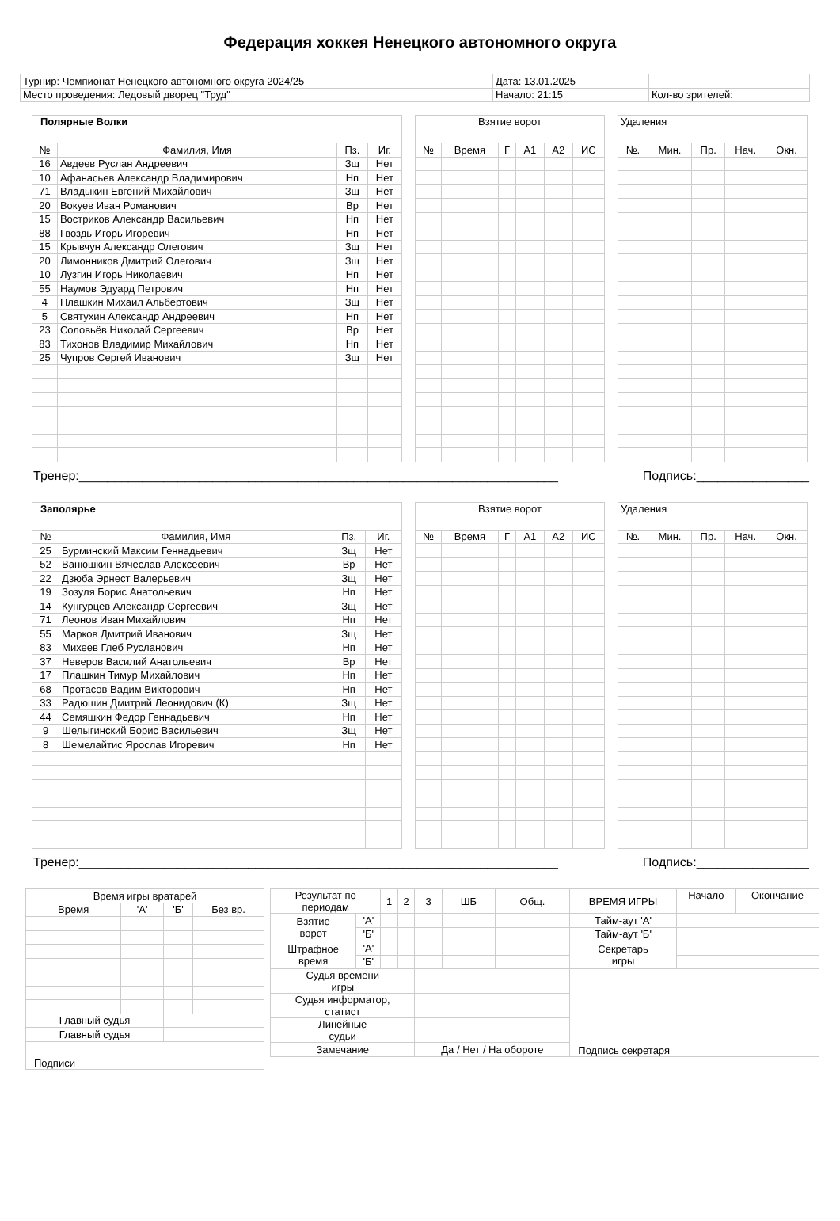Федерация хоккея Ненецкого автономного округа
| Турнир: Чемпионат Ненецкого автономного округа 2024/25 | Дата: 13.01.2025 | |
| Место проведения: Ледовый дворец "Труд" | Начало: 21:15 | Кол-во зрителей: |
| Полярные Волки | | | |
| --- | --- | --- | --- |
| № | Фамилия, Имя | Пз. | Иг. |
| 16 | Авдеев Руслан Андреевич | Зщ | Нет |
| 10 | Афанасьев Александр Владимирович | Нп | Нет |
| 71 | Владыкин Евгений Михайлович | Зщ | Нет |
| 20 | Вокуев Иван Романович | Вр | Нет |
| 15 | Востриков Александр Васильевич | Нп | Нет |
| 88 | Гвоздь Игорь Игоревич | Нп | Нет |
| 15 | Крывчун Александр Олегович | Зщ | Нет |
| 20 | Лимонников Дмитрий Олегович | Зщ | Нет |
| 10 | Лузгин Игорь Николаевич | Нп | Нет |
| 55 | Наумов Эдуард Петрович | Нп | Нет |
| 4 | Плашкин Михаил Альбертович | Зщ | Нет |
| 5 | Святухин Александр Андреевич | Нп | Нет |
| 23 | Соловьёв Николай Сергеевич | Вр | Нет |
| 83 | Тихонов Владимир Михайлович | Нп | Нет |
| 25 | Чупров Сергей Иванович | Зщ | Нет |
| Взятие ворот | | | | | |
| --- | --- | --- | --- | --- | --- |
| № | Время | Г | А1 | А2 | ИС |
| Удаления | | | | |
| --- | --- | --- | --- | --- |
| №. | Мин. | Пр. | Нач. | Окн. |
Тренер:____________________________________________________________________ Подпись:________________
| Заполярье | | | |
| --- | --- | --- | --- |
| № | Фамилия, Имя | Пз. | Иг. |
| 25 | Бурминский Максим Геннадьевич | Зщ | Нет |
| 52 | Ванюшкин Вячеслав Алексеевич | Вр | Нет |
| 22 | Дзюба Эрнест Валерьевич | Зщ | Нет |
| 19 | Зозуля Борис Анатольевич | Нп | Нет |
| 14 | Кунгурцев Александр Сергеевич | Зщ | Нет |
| 71 | Леонов Иван Михайлович | Нп | Нет |
| 55 | Марков Дмитрий Иванович | Зщ | Нет |
| 83 | Михеев Глеб Русланович | Нп | Нет |
| 37 | Неверов Василий Анатольевич | Вр | Нет |
| 17 | Плашкин Тимур Михайлович | Нп | Нет |
| 68 | Протасов Вадим Викторович | Нп | Нет |
| 33 | Радюшин Дмитрий Леонидович (К) | Зщ | Нет |
| 44 | Семяшкин Федор Геннадьевич | Нп | Нет |
| 9 | Шелыгинский Борис Васильевич | Зщ | Нет |
| 8 | Шемелайтис Ярослав Игоревич | Нп | Нет |
| Взятие ворот | | | | | |
| --- | --- | --- | --- | --- | --- |
| № | Время | Г | А1 | А2 | ИС |
| Удаления | | | | |
| --- | --- | --- | --- | --- |
| №. | Мин. | Пр. | Нач. | Окн. |
Тренер:____________________________________________________________________ Подпись:________________
| Время игры вратарей | | | |
| --- | --- | --- | --- |
| Время | 'А' | 'Б' | Без вр. |
| Главный судья | | | |
| Главный судья | | | |
| Подписи | | | |
| Результат по периодам | | 1 | 2 | 3 | ШБ | Общ. | ВРЕМЯ ИГРЫ | Начало | Окончание |
| Взятие ворот | 'А' | | | | | | Тайм-аут 'А' | | |
| | 'Б' | | | | | | Тайм-аут 'Б' | | |
| Штрафное время | 'А' | | | | | | Секретарь игры | | |
| | 'Б' | | | | | | | | |
| Судья времени игры | | | | | | | Подпись секретаря | | |
| Судья информатор, статист | | | | | | | | | |
| Линейные судьи | | | | | | | | | |
| Замечание | | | | Да / Нет / На обороте | | | | | |